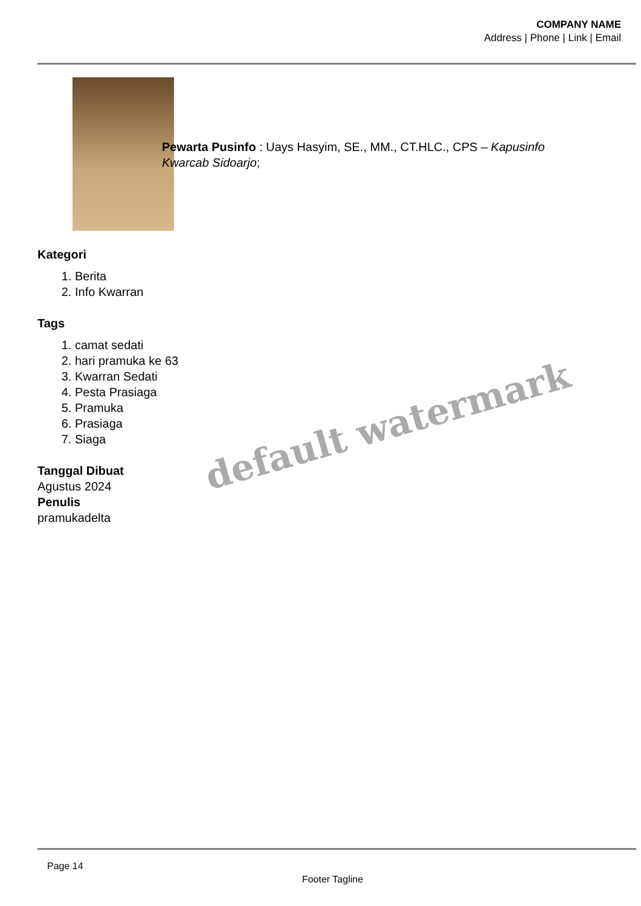COMPANY NAME
Address | Phone | Link | Email
Pewarta Pusinfo : Uays Hasyim, SE., MM., CT.HLC., CPS – Kapusinfo Kwarcab Sidoarjo;
Kategori
1. Berita
2. Info Kwarran
Tags
1. camat sedati
2. hari pramuka ke 63
3. Kwarran Sedati
4. Pesta Prasiaga
5. Pramuka
6. Prasiaga
7. Siaga
Tanggal Dibuat
Agustus 2024
Penulis
pramukadelta
default watermark
Page 14
Footer Tagline